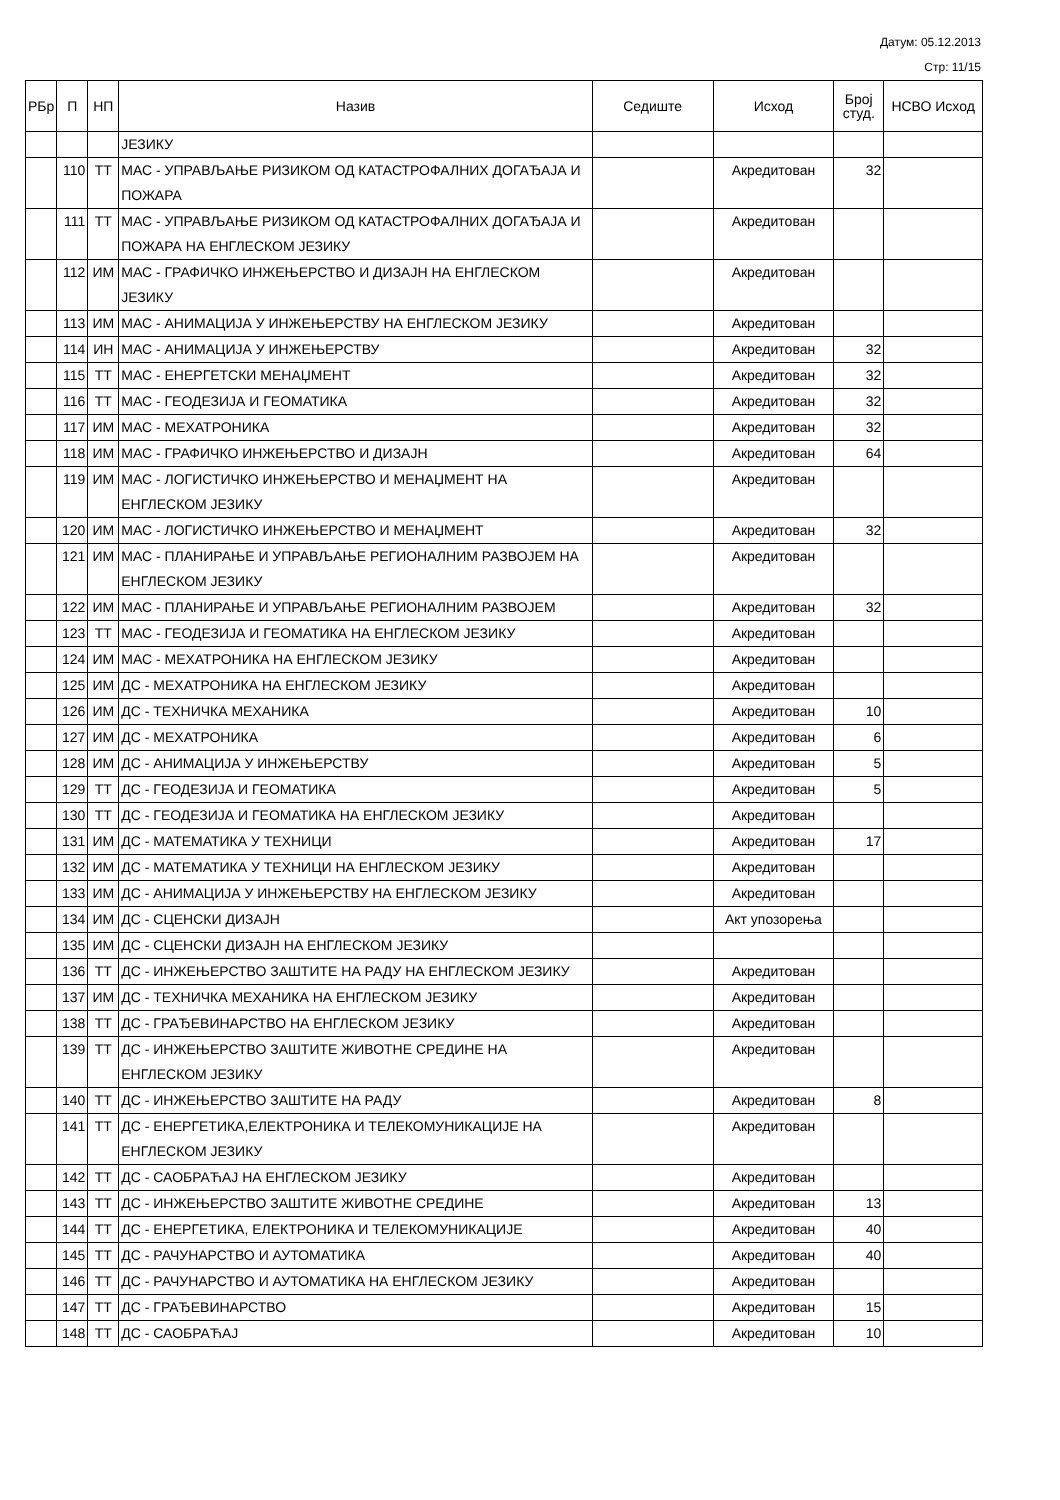Датум: 05.12.2013
Стр: 11/15
| РБр | П | НП | Назив | Седиште | Исход | Број студ. | НСВО Исход |
| --- | --- | --- | --- | --- | --- | --- | --- |
| | | | ЈЕЗИКУ | | | | |
| | 110 | ТТ | МАС - УПРАВЉАЊЕ РИЗИКОМ ОД КАТАСТРОФАЛНИХ ДОГАЂАЈА И ПОЖАРА | | Акредитован | 32 | |
| | 111 | ТТ | МАС - УПРАВЉАЊЕ РИЗИКОМ ОД КАТАСТРОФАЛНИХ ДОГАЂАЈА И ПОЖАРА НА ЕНГЛЕСКОМ ЈЕЗИКУ | | Акредитован | | |
| | 112 | ИМ | МАС - ГРАФИЧКО ИНЖЕЊЕРСТВО И ДИЗАЈН НА ЕНГЛЕСКОМ ЈЕЗИКУ | | Акредитован | | |
| | 113 | ИМ | МАС - АНИМАЦИЈА У ИНЖЕЊЕРСТВУ НА ЕНГЛЕСКОМ ЈЕЗИКУ | | Акредитован | | |
| | 114 | ИН | МАС - АНИМАЦИЈА У ИНЖЕЊЕРСТВУ | | Акредитован | 32 | |
| | 115 | ТТ | МАС - ЕНЕРГЕТСКИ МЕНАЏМЕНТ | | Акредитован | 32 | |
| | 116 | ТТ | МАС - ГЕОДЕЗИЈА И ГЕОМАТИКА | | Акредитован | 32 | |
| | 117 | ИМ | МАС - МЕХАТРОНИКА | | Акредитован | 32 | |
| | 118 | ИМ | МАС - ГРАФИЧКО ИНЖЕЊЕРСТВО И ДИЗАЈН | | Акредитован | 64 | |
| | 119 | ИМ | МАС - ЛОГИСТИЧКО ИНЖЕЊЕРСТВО И МЕНАЏМЕНТ НА ЕНГЛЕСКОМ ЈЕЗИКУ | | Акредитован | | |
| | 120 | ИМ | МАС - ЛОГИСТИЧКО ИНЖЕЊЕРСТВО И МЕНАЏМЕНТ | | Акредитован | 32 | |
| | 121 | ИМ | МАС - ПЛАНИРАЊЕ И УПРАВЉАЊЕ РЕГИОНАЛНИМ РАЗВОЈЕМ НА ЕНГЛЕСКОМ ЈЕЗИКУ | | Акредитован | | |
| | 122 | ИМ | МАС - ПЛАНИРАЊЕ И УПРАВЉАЊЕ РЕГИОНАЛНИМ РАЗВОЈЕМ | | Акредитован | 32 | |
| | 123 | ТТ | МАС - ГЕОДЕЗИЈА И ГЕОМАТИКА НА ЕНГЛЕСКОМ ЈЕЗИКУ | | Акредитован | | |
| | 124 | ИМ | МАС - МЕХАТРОНИКА НА ЕНГЛЕСКОМ ЈЕЗИКУ | | Акредитован | | |
| | 125 | ИМ | ДС - МЕХАТРОНИКА НА ЕНГЛЕСКОМ ЈЕЗИКУ | | Акредитован | | |
| | 126 | ИМ | ДС - ТЕХНИЧКА МЕХАНИКА | | Акредитован | 10 | |
| | 127 | ИМ | ДС - МЕХАТРОНИКА | | Акредитован | 6 | |
| | 128 | ИМ | ДС - АНИМАЦИЈА У ИНЖЕЊЕРСТВУ | | Акредитован | 5 | |
| | 129 | ТТ | ДС - ГЕОДЕЗИЈА И ГЕОМАТИКА | | Акредитован | 5 | |
| | 130 | ТТ | ДС - ГЕОДЕЗИЈА И ГЕОМАТИКА НА ЕНГЛЕСКОМ ЈЕЗИКУ | | Акредитован | | |
| | 131 | ИМ | ДС - МАТЕМАТИКА У ТЕХНИЦИ | | Акредитован | 17 | |
| | 132 | ИМ | ДС - МАТЕМАТИКА У ТЕХНИЦИ НА ЕНГЛЕСКОМ ЈЕЗИКУ | | Акредитован | | |
| | 133 | ИМ | ДС - АНИМАЦИЈА У ИНЖЕЊЕРСТВУ НА ЕНГЛЕСКОМ ЈЕЗИКУ | | Акредитован | | |
| | 134 | ИМ | ДС - СЦЕНСКИ ДИЗАЈН | | Акт упозорења | | |
| | 135 | ИМ | ДС - СЦЕНСКИ ДИЗАЈН НА ЕНГЛЕСКОМ ЈЕЗИКУ | | | | |
| | 136 | ТТ | ДС - ИНЖЕЊЕРСТВО ЗАШТИТЕ НА РАДУ НА ЕНГЛЕСКОМ ЈЕЗИКУ | | Акредитован | | |
| | 137 | ИМ | ДС - ТЕХНИЧКА МЕХАНИКА НА ЕНГЛЕСКОМ ЈЕЗИКУ | | Акредитован | | |
| | 138 | ТТ | ДС - ГРАЂЕВИНАРСТВО НА ЕНГЛЕСКОМ ЈЕЗИКУ | | Акредитован | | |
| | 139 | ТТ | ДС - ИНЖЕЊЕРСТВО ЗАШТИТЕ ЖИВОТНЕ СРЕДИНЕ НА ЕНГЛЕСКОМ ЈЕЗИКУ | | Акредитован | | |
| | 140 | ТТ | ДС - ИНЖЕЊЕРСТВО ЗАШТИТЕ НА РАДУ | | Акредитован | 8 | |
| | 141 | ТТ | ДС - ЕНЕРГЕТИКА,ЕЛЕКТРОНИКА И ТЕЛЕКОМУНИКАЦИЈЕ НА ЕНГЛЕСКОМ ЈЕЗИКУ | | Акредитован | | |
| | 142 | ТТ | ДС - САОБРАЋАЈ НА ЕНГЛЕСКОМ ЈЕЗИКУ | | Акредитован | | |
| | 143 | ТТ | ДС - ИНЖЕЊЕРСТВО ЗАШТИТЕ ЖИВОТНЕ СРЕДИНЕ | | Акредитован | 13 | |
| | 144 | ТТ | ДС - ЕНЕРГЕТИКА, ЕЛЕКТРОНИКА И ТЕЛЕКОМУНИКАЦИЈЕ | | Акредитован | 40 | |
| | 145 | ТТ | ДС - РАЧУНАРСТВО И АУТОМАТИКА | | Акредитован | 40 | |
| | 146 | ТТ | ДС - РАЧУНАРСТВО И АУТОМАТИКА НА ЕНГЛЕСКОМ ЈЕЗИКУ | | Акредитован | | |
| | 147 | ТТ | ДС - ГРАЂЕВИНАРСТВО | | Акредитован | 15 | |
| | 148 | ТТ | ДС - САОБРАЋАЈ | | Акредитован | 10 | |